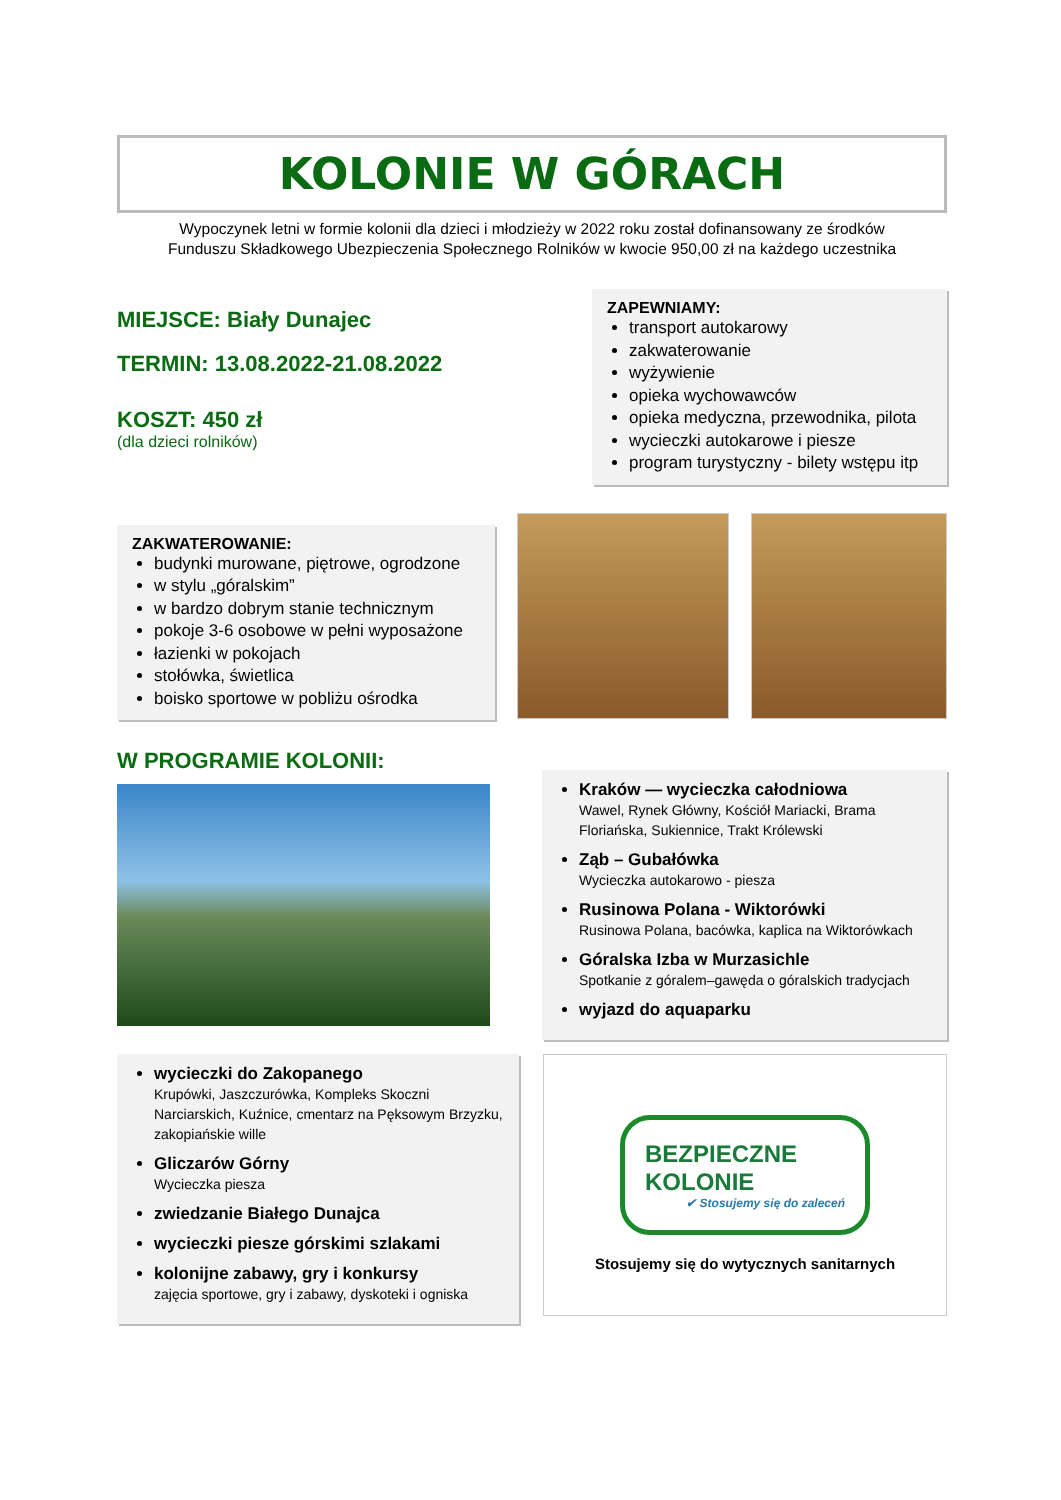KOLONIE W GÓRACH
Wypoczynek letni w formie kolonii dla dzieci i młodzieży w 2022 roku został dofinansowany ze środków
Funduszu Składkowego Ubezpieczenia Społecznego Rolników w kwocie 950,00 zł na każdego uczestnika
MIEJSCE: Biały Dunajec
TERMIN: 13.08.2022-21.08.2022
KOSZT: 450 zł
(dla dzieci rolników)
ZAPEWNIAMY:
transport autokarowy
zakwaterowanie
wyżywienie
opieka wychowawców
opieka medyczna, przewodnika, pilota
wycieczki autokarowe i piesze
program turystyczny - bilety wstępu itp
ZAKWATEROWANIE:
budynki murowane, piętrowe, ogrodzone
w stylu „góralskim”
w bardzo dobrym stanie technicznym
pokoje 3-6 osobowe w pełni wyposażone
łazienki w pokojach
stołówka, świetlica
boisko sportowe w pobliżu ośrodka
W PROGRAMIE KOLONII:
Kraków — wycieczka całodniowa
Wawel, Rynek Główny, Kościół Mariacki, Brama Floriańska, Sukiennice, Trakt Królewski
Ząb – Gubałówka
Wycieczka autokarowo - piesza
Rusinowa Polana - Wiktorówki
Rusinowa Polana, bacówka, kaplica na Wiktorówkach
Góralska Izba w Murzasichle
Spotkanie z góralem–gawęda o góralskich tradycjach
wyjazd do aquaparku
wycieczki do Zakopanego
Krupówki, Jaszczurówka, Kompleks Skoczni Narciarskich, Kuźnice, cmentarz na Pęksowym Brzyzku, zakopiańskie wille
Gliczarów Górny
Wycieczka piesza
zwiedzanie Białego Dunajca
wycieczki piesze górskimi szlakami
kolonijne zabawy, gry i konkursy
zajęcia sportowe, gry i zabawy, dyskoteki i ogniska
BEZPIECZNE
KOLONIE
✔ Stosujemy się do zaleceń
Stosujemy się do wytycznych sanitarnych